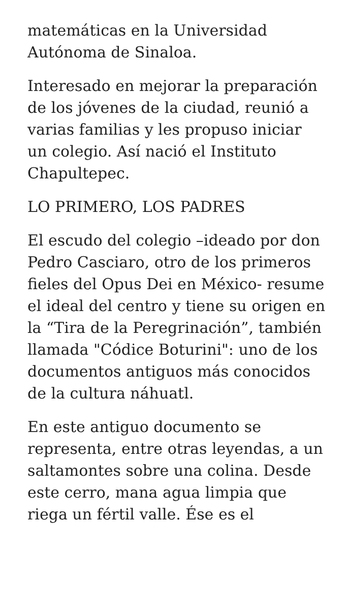matemáticas en la Universidad Autónoma de Sinaloa.
Interesado en mejorar la preparación de los jóvenes de la ciudad, reunió a varias familias y les propuso iniciar un colegio. Así nació el Instituto Chapultepec.
LO PRIMERO, LOS PADRES
El escudo del colegio –ideado por don Pedro Casciaro, otro de los primeros fieles del Opus Dei en México- resume el ideal del centro y tiene su origen en la “Tira de la Peregrinación”, también llamada "Códice Boturini": uno de los documentos antiguos más conocidos de la cultura náhuatl.
En este antiguo documento se representa, entre otras leyendas, a un saltamontes sobre una colina. Desde este cerro, mana agua limpia que riega un fértil valle. Ése es el